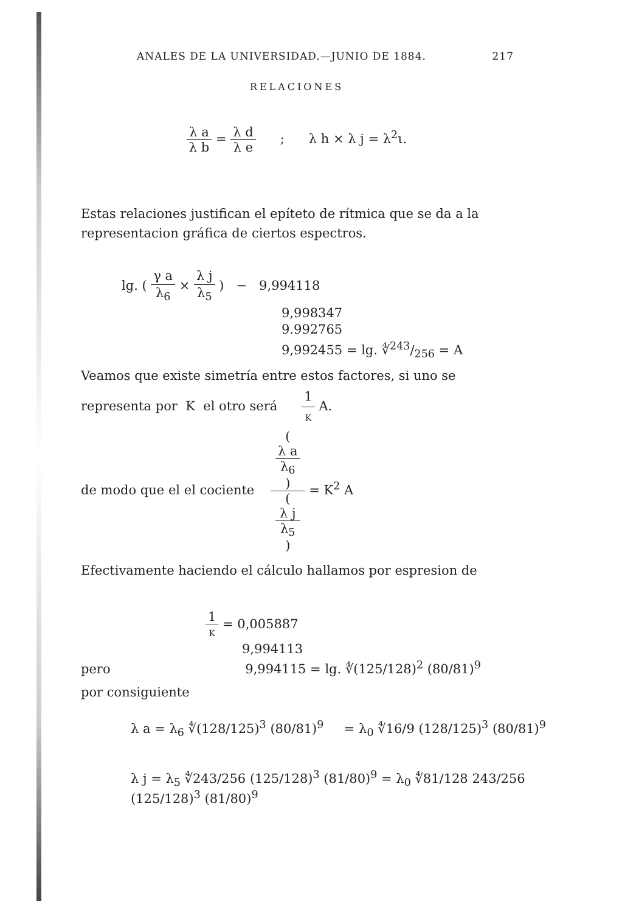ANALES DE LA UNIVERSIDAD.—JUNIO DE 1884. 217
RELACIONES
λ a λ b = λ d λ e ; λ h × λ j = λ<sup>2</sup>ι.
Estas relaciones justifican el epíteto de rítmica que se da a la representacion gráfica de ciertos espectros.
lg. ( γ a λ<sub>6</sub> × λ j λ<sub>5</sub> ) − 9,994118
9,998347
9.992765
9,992455 = lg. ∜243/256 = A
Veamos que existe simetría entre estos factores, si uno se representa por K el otro será 1 K A.
de modo que el el cociente (
λ a
λ<sub>6</sub>
) (
λ j
λ<sub>5</sub>
) = K<sup>2</sup> A
Efectivamente haciendo el cálculo hallamos por espresion de
1 K = 0,005887
9,994113
pero 9,994115 = lg. ∜(125/128)<sup>2</sup> (80/81)<sup>9</sup>
por consiguiente
λ a = λ<sub>6</sub> ∜(128/125)<sup>3</sup> (80/81)<sup>9</sup> = λ<sub>0</sub> ∜16/9 (128/125)<sup>3</sup> (80/81)<sup>9</sup>
λ j = λ<sub>5</sub> ∜243/256 (125/128)<sup>3</sup> (81/80)<sup>9</sup> = λ<sub>0</sub> ∜81/128 243/256 (125/128)<sup>3</sup> (81/80)<sup>9</sup>